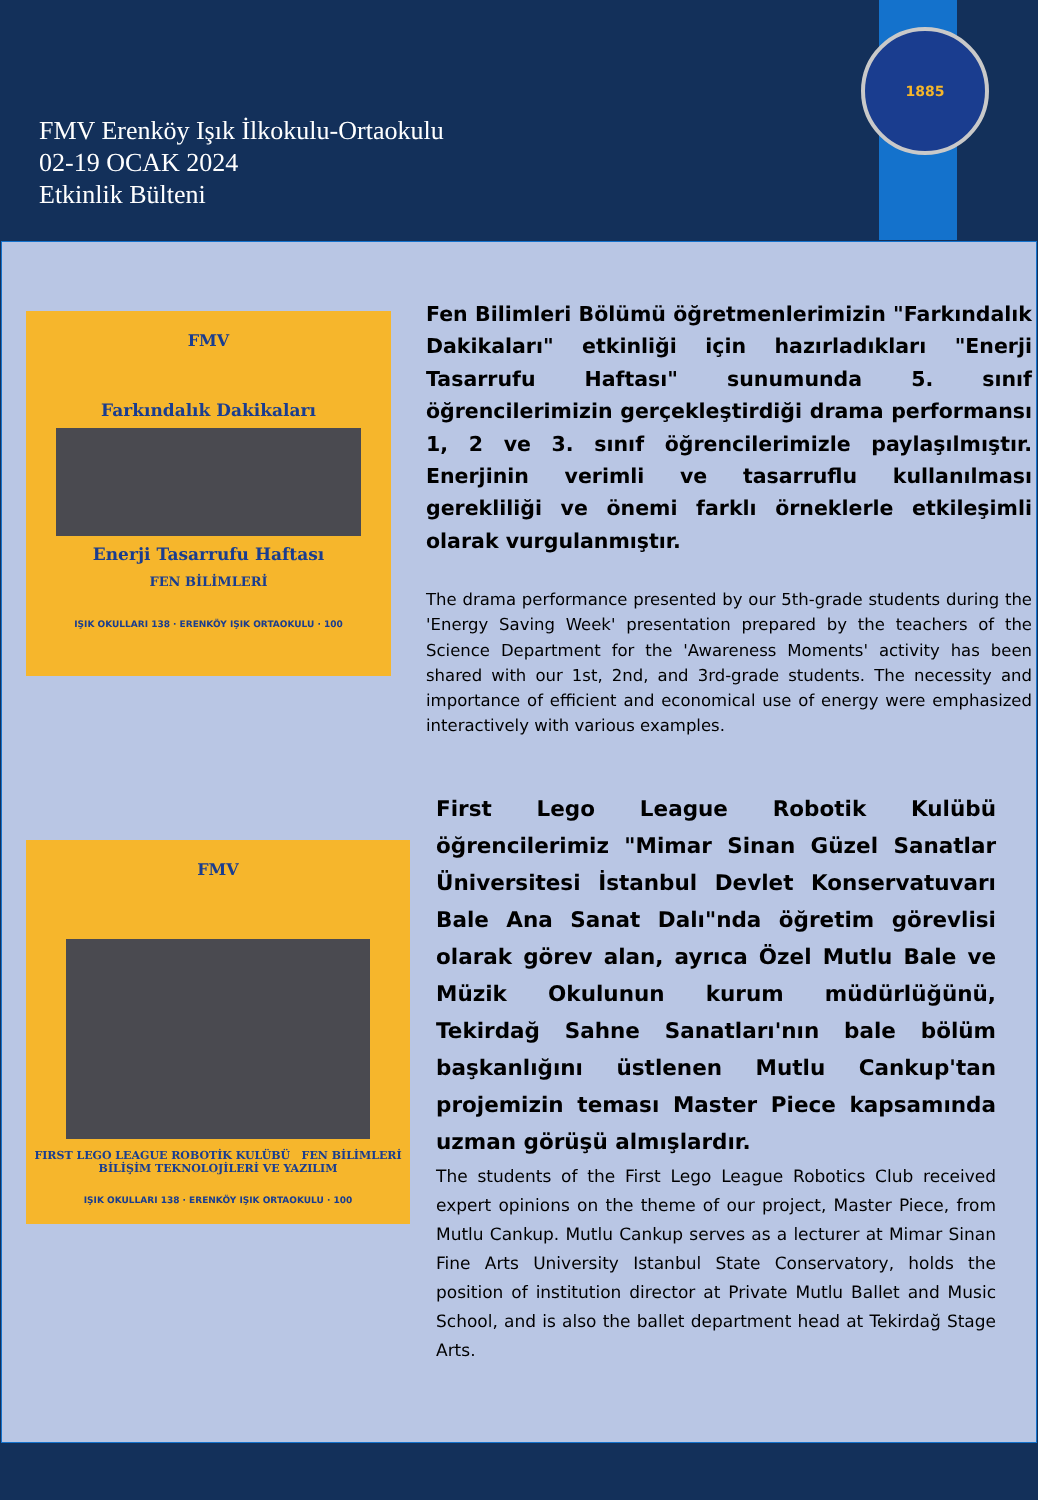FMV Erenköy Işık İlkokulu-Ortaokulu
02-19 OCAK 2024
Etkinlik Bülteni
1885
FMV
Farkındalık Dakikaları
Enerji Tasarrufu Haftası
FEN BİLİMLERİ
IŞIK OKULLARI 138 · ERENKÖY IŞIK ORTAOKULU · 100
Fen Bilimleri Bölümü öğretmenlerimizin "Farkındalık Dakikaları" etkinliği için hazırladıkları "Enerji Tasarrufu Haftası" sunumunda 5. sınıf öğrencilerimizin gerçekleştirdiği drama performansı 1, 2 ve 3. sınıf öğrencilerimizle paylaşılmıştır. Enerjinin verimli ve tasarruflu kullanılması gerekliliği ve önemi farklı örneklerle etkileşimli olarak vurgulanmıştır.
The drama performance presented by our 5th-grade students during the 'Energy Saving Week' presentation prepared by the teachers of the Science Department for the 'Awareness Moments' activity has been shared with our 1st, 2nd, and 3rd-grade students. The necessity and importance of efficient and economical use of energy were emphasized interactively with various examples.
FMV
FIRST LEGO LEAGUE ROBOTİK KULÜBÜ FEN BİLİMLERİ BİLİŞİM TEKNOLOJİLERİ VE YAZILIM
IŞIK OKULLARI 138 · ERENKÖY IŞIK ORTAOKULU · 100
First Lego League Robotik Kulübü öğrencilerimiz "Mimar Sinan Güzel Sanatlar Üniversitesi İstanbul Devlet Konservatuvarı Bale Ana Sanat Dalı"nda öğretim görevlisi olarak görev alan, ayrıca Özel Mutlu Bale ve Müzik Okulunun kurum müdürlüğünü, Tekirdağ Sahne Sanatları'nın bale bölüm başkanlığını üstlenen Mutlu Cankup'tan projemizin teması Master Piece kapsamında uzman görüşü almışlardır.
The students of the First Lego League Robotics Club received expert opinions on the theme of our project, Master Piece, from Mutlu Cankup. Mutlu Cankup serves as a lecturer at Mimar Sinan Fine Arts University Istanbul State Conservatory, holds the position of institution director at Private Mutlu Ballet and Music School, and is also the ballet department head at Tekirdağ Stage Arts.